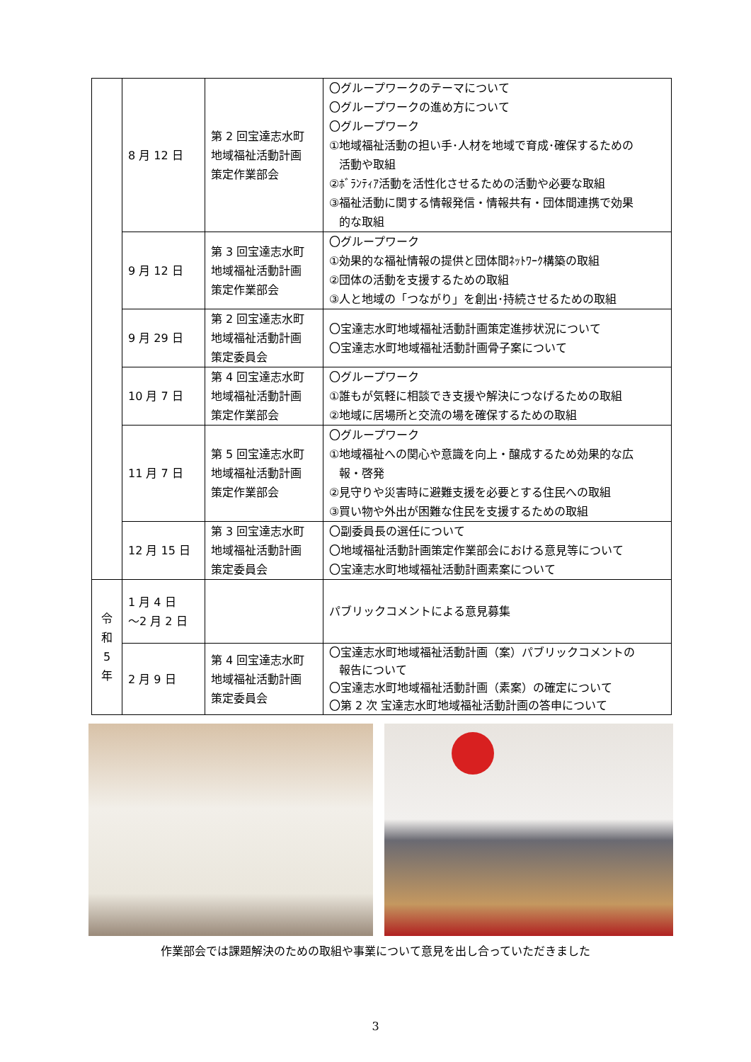| | 8 月 12 日 | 第 2 回宝達志水町 地域福祉活動計画 策定作業部会 | 〇グループワークのテーマについて 〇グループワークの進め方について 〇グループワーク ①地域福祉活動の担い手･人材を地域で育成･確保するための 活動や取組 ②ﾎﾞﾗﾝﾃｨｱ活動を活性化させるための活動や必要な取組 ③福祉活動に関する情報発信・情報共有・団体間連携で効果 的な取組 |
| | 9 月 12 日 | 第 3 回宝達志水町 地域福祉活動計画 策定作業部会 | 〇グループワーク ①効果的な福祉情報の提供と団体間ﾈｯﾄﾜｰｸ構築の取組 ②団体の活動を支援するための取組 ③人と地域の「つながり」を創出･持続させるための取組 |
| | 9 月 29 日 | 第 2 回宝達志水町 地域福祉活動計画 策定委員会 | 〇宝達志水町地域福祉活動計画策定進捗状況について 〇宝達志水町地域福祉活動計画骨子案について |
| | 10 月 7 日 | 第 4 回宝達志水町 地域福祉活動計画 策定作業部会 | 〇グループワーク ①誰もが気軽に相談でき支援や解決につなげるための取組 ②地域に居場所と交流の場を確保するための取組 |
| | 11 月 7 日 | 第 5 回宝達志水町 地域福祉活動計画 策定作業部会 | 〇グループワーク ①地域福祉への関心や意識を向上・醸成するため効果的な広 報・啓発 ②見守りや災害時に避難支援を必要とする住民への取組 ③買い物や外出が困難な住民を支援するための取組 |
| | 12 月 15 日 | 第 3 回宝達志水町 地域福祉活動計画 策定委員会 | 〇副委員長の選任について 〇地域福祉活動計画策定作業部会における意見等について 〇宝達志水町地域福祉活動計画素案について |
| 令 和 5 年 | 1 月 4 日 ～2 月 2 日 | | パブリックコメントによる意見募集 |
| | 2 月 9 日 | 第 4 回宝達志水町 地域福祉活動計画 策定委員会 | 〇宝達志水町地域福祉活動計画（案）パブリックコメントの 報告について 〇宝達志水町地域福祉活動計画（素案）の確定について 〇第 2 次 宝達志水町地域福祉活動計画の答申について |
作業部会では課題解決のための取組や事業について意見を出し合っていただきました
3